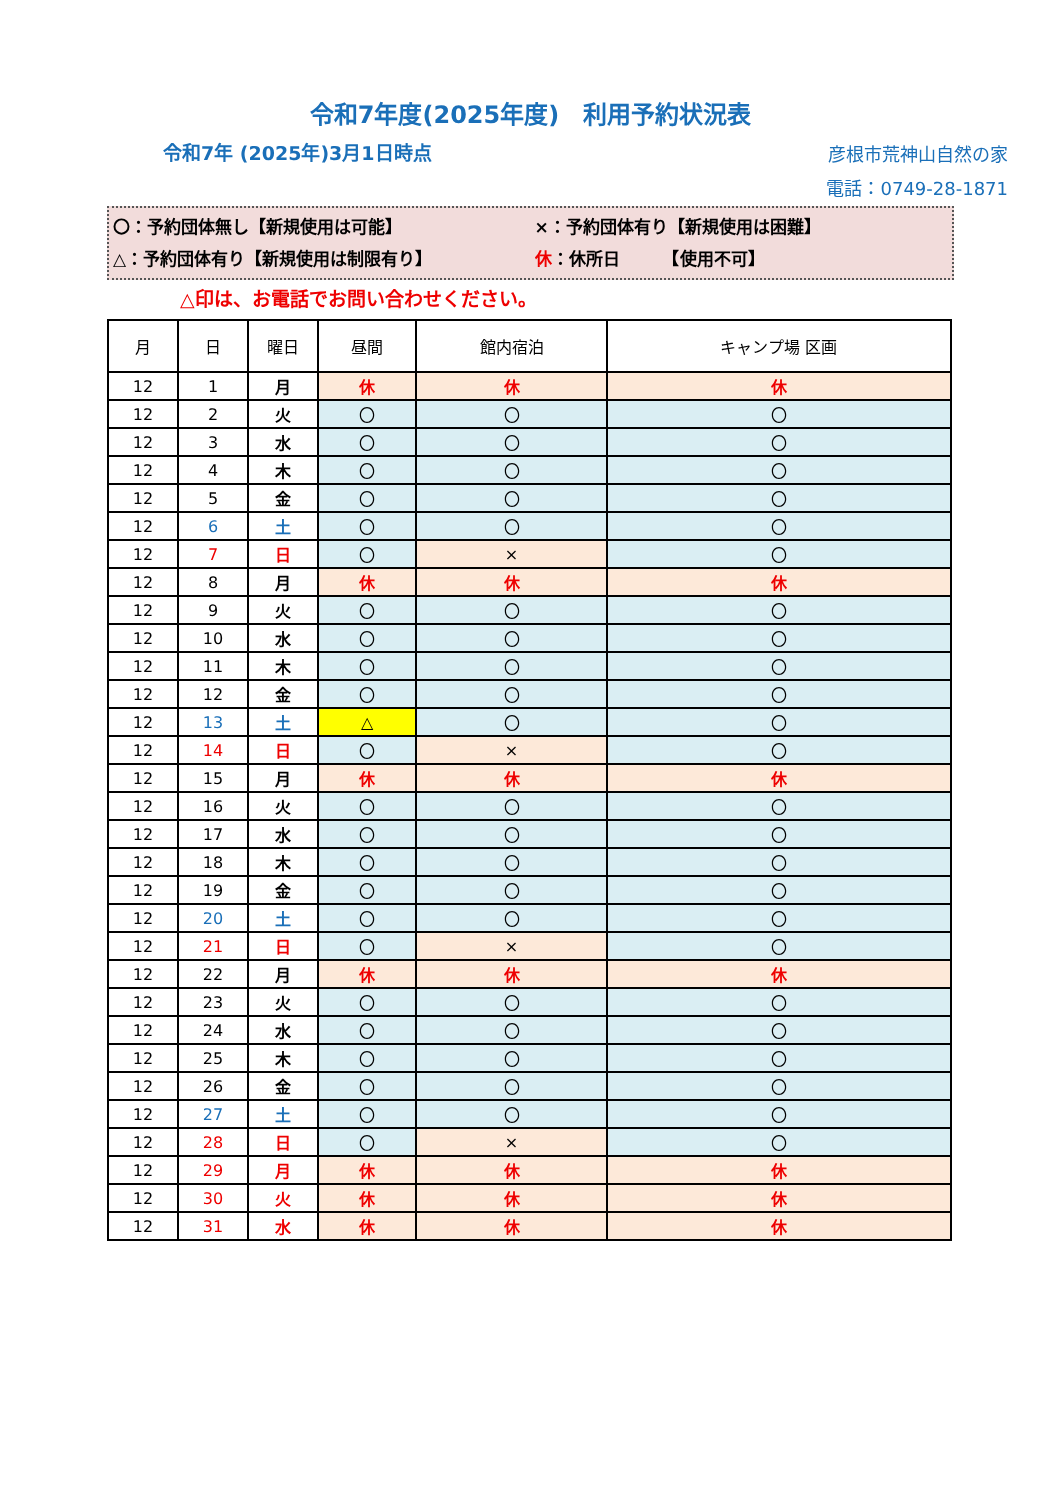令和7年度(2025年度)　利用予約状況表
令和7年 (2025年)3月1日時点
彦根市荒神山自然の家
電話：0749-28-1871
〇：予約団体無し【新規使用は可能】 ×：予約団体有り【新規使用は困難】
△：予約団体有り【新規使用は制限有り】 休：休所日　　　【使用不可】
△印は、お電話でお問い合わせください。
| 月 | 日 | 曜日 | 昼間 | 館内宿泊 | キャンプ場 区画 |
| --- | --- | --- | --- | --- | --- |
| 12 | 1 | 月 | 休 | 休 | 休 |
| 12 | 2 | 火 | 〇 | 〇 | 〇 |
| 12 | 3 | 水 | 〇 | 〇 | 〇 |
| 12 | 4 | 木 | 〇 | 〇 | 〇 |
| 12 | 5 | 金 | 〇 | 〇 | 〇 |
| 12 | 6 | 土 | 〇 | 〇 | 〇 |
| 12 | 7 | 日 | 〇 | × | 〇 |
| 12 | 8 | 月 | 休 | 休 | 休 |
| 12 | 9 | 火 | 〇 | 〇 | 〇 |
| 12 | 10 | 水 | 〇 | 〇 | 〇 |
| 12 | 11 | 木 | 〇 | 〇 | 〇 |
| 12 | 12 | 金 | 〇 | 〇 | 〇 |
| 12 | 13 | 土 | △ | 〇 | 〇 |
| 12 | 14 | 日 | 〇 | × | 〇 |
| 12 | 15 | 月 | 休 | 休 | 休 |
| 12 | 16 | 火 | 〇 | 〇 | 〇 |
| 12 | 17 | 水 | 〇 | 〇 | 〇 |
| 12 | 18 | 木 | 〇 | 〇 | 〇 |
| 12 | 19 | 金 | 〇 | 〇 | 〇 |
| 12 | 20 | 土 | 〇 | 〇 | 〇 |
| 12 | 21 | 日 | 〇 | × | 〇 |
| 12 | 22 | 月 | 休 | 休 | 休 |
| 12 | 23 | 火 | 〇 | 〇 | 〇 |
| 12 | 24 | 水 | 〇 | 〇 | 〇 |
| 12 | 25 | 木 | 〇 | 〇 | 〇 |
| 12 | 26 | 金 | 〇 | 〇 | 〇 |
| 12 | 27 | 土 | 〇 | 〇 | 〇 |
| 12 | 28 | 日 | 〇 | × | 〇 |
| 12 | 29 | 月 | 休 | 休 | 休 |
| 12 | 30 | 火 | 休 | 休 | 休 |
| 12 | 31 | 水 | 休 | 休 | 休 |